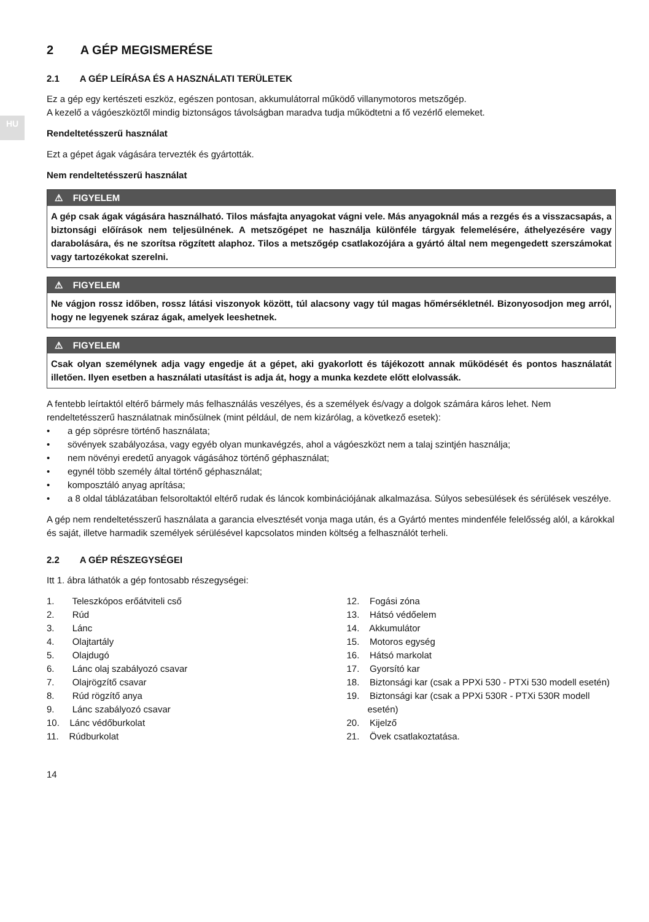HU
2 A GÉP MEGISMERÉSE
2.1 A GÉP LEÍRÁSA ÉS A HASZNÁLATI TERÜLETEK
Ez a gép egy kertészeti eszköz, egészen pontosan, akkumulátorral működő villanymotoros metszőgép.
A kezelő a vágóeszköztől mindig biztonságos távolságban maradva tudja működtetni a fő vezérlő elemeket.
Rendeltetésszerű használat
Ezt a gépet ágak vágására tervezték és gyártották.
Nem rendeltetésszerű használat
⚠ FIGYELEM
A gép csak ágak vágására használható. Tilos másfajta anyagokat vágni vele. Más anyagoknál más a rezgés és a visszacsapás, a biztonsági előírások nem teljesülnének. A metszőgépet ne használja különféle tárgyak felemelésére, áthelyezésére vagy darabolására, és ne szorítsa rögzített alaphoz. Tilos a metszőgép csatlakozójára a gyártó által nem megengedett szerszámokat vagy tartozékokat szerelni.
⚠ FIGYELEM
Ne vágjon rossz időben, rossz látási viszonyok között, túl alacsony vagy túl magas hőmérsékletnél. Bizonyosodjon meg arról, hogy ne legyenek száraz ágak, amelyek leeshetnek.
⚠ FIGYELEM
Csak olyan személynek adja vagy engedje át a gépet, aki gyakorlott és tájékozott annak működését és pontos használatát illetően. Ilyen esetben a használati utasítást is adja át, hogy a munka kezdete előtt elolvassák.
A fentebb leírtaktól eltérő bármely más felhasználás veszélyes, és a személyek és/vagy a dolgok számára káros lehet. Nem rendeltetésszerű használatnak minősülnek (mint például, de nem kizárólag, a következő esetek):
• a gép söprésre történő használata;
• sövények szabályozása, vagy egyéb olyan munkavégzés, ahol a vágóeszközt nem a talaj szintjén használja;
• nem növényi eredetű anyagok vágásához történő géphasználat;
• egynél több személy által történő géphasználat;
• komposztáló anyag aprítása;
• a 8 oldal táblázatában felsoroltaktól eltérő rudak és láncok kombinációjának alkalmazása. Súlyos sebesülések és sérülések veszélye.
A gép nem rendeltetésszerű használata a garancia elvesztését vonja maga után, és a Gyártó mentes mindenféle felelősség alól, a károkkal és saját, illetve harmadik személyek sérülésével kapcsolatos minden költség a felhasználót terheli.
2.2 A GÉP RÉSZEGYSÉGEI
Itt 1. ábra láthatók a gép fontosabb részegységei:
1. Teleszkópos erőátviteli cső
2. Rúd
3. Lánc
4. Olajtartály
5. Olajdugó
6. Lánc olaj szabályozó csavar
7. Olajrögzítő csavar
8. Rúd rögzítő anya
9. Lánc szabályozó csavar
10. Lánc védőburkolat
11. Rúdburkolat
12. Fogási zóna
13. Hátsó védőelem
14. Akkumulátor
15. Motoros egység
16. Hátsó markolat
17. Gyorsító kar
18. Biztonsági kar (csak a PPXi 530 - PTXi 530 modell esetén)
19. Biztonsági kar (csak a PPXi 530R - PTXi 530R modell esetén)
20. Kijelző
21. Övek csatlakoztatása.
14